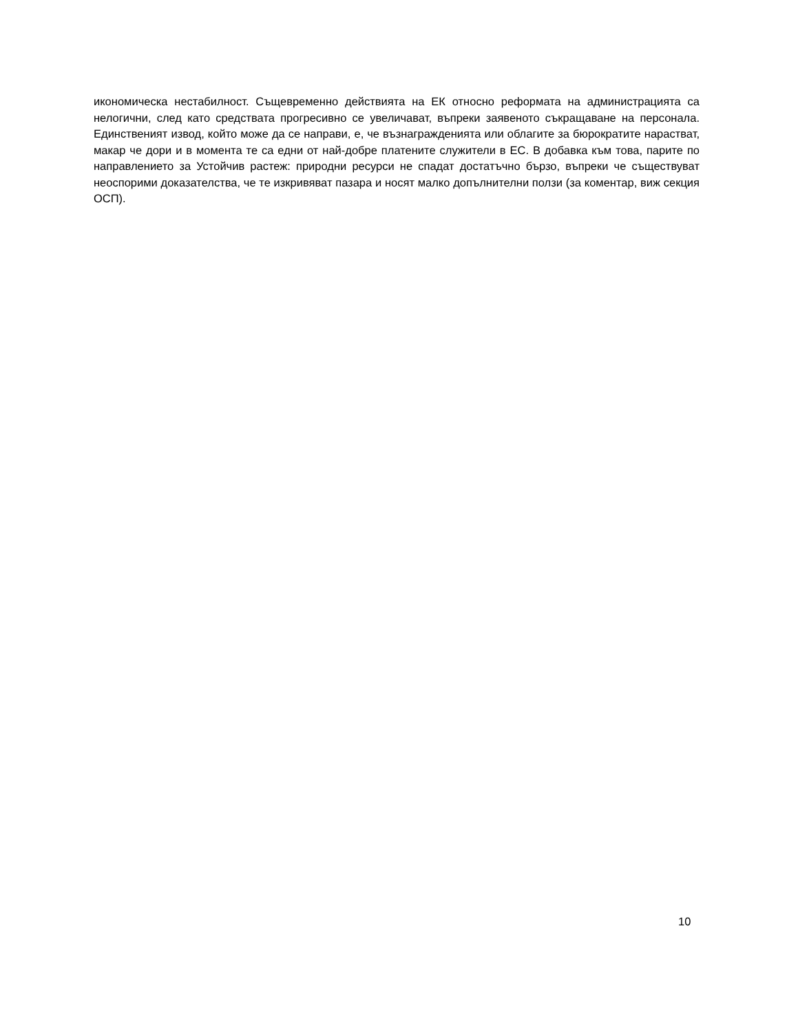икономическа нестабилност. Същевременно действията на ЕК относно реформата на администрацията са нелогични, след като средствата прогресивно се увеличават, въпреки заявеното съкращаване на персонала. Единственият извод, който може да се направи, е, че възнагражденията или облагите за бюрократите нарастват, макар че дори и в момента те са едни от най-добре платените служители в ЕС. В добавка към това, парите по направлението за Устойчив растеж: природни ресурси не спадат достатъчно бързо, въпреки че съществуват неоспорими доказателства, че те изкривяват пазара и носят малко допълнителни ползи (за коментар, виж секция ОСП).
10